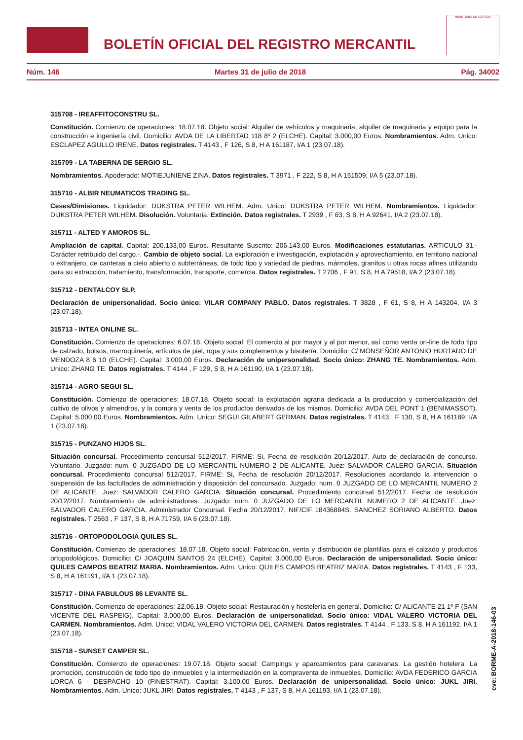BOLETÍN OFICIAL DEL REGISTRO MERCANTIL
MINISTERIO DE JUSTICIA
Núm. 146 Martes 31 de julio de 2018 Pág. 34002
315708 - IREAFFITOCONSTRU SL.
Constitución. Comienzo de operaciones: 18.07.18. Objeto social: Alquiler de vehículos y maquinaria, alquiler de maquinaria y equipo para la construcción e ingeniería civil. Domicilio: AVDA DE LA LIBERTAD 118 8º 2 (ELCHE). Capital: 3.000,00 Euros. Nombramientos. Adm. Unico: ESCLAPEZ AGULLO IRENE. Datos registrales. T 4143 , F 126, S 8, H A 161187, I/A 1 (23.07.18).
315709 - LA TABERNA DE SERGIO SL.
Nombramientos. Apoderado: MOTIEJUNIENE ZINA. Datos registrales. T 3971 , F 222, S 8, H A 151509, I/A 5 (23.07.18).
315710 - ALBIR NEUMATICOS TRADING SL.
Ceses/Dimisiones. Liquidador: DIJKSTRA PETER WILHEM. Adm. Unico: DIJKSTRA PETER WILHEM. Nombramientos. Liquidador: DIJKSTRA PETER WILHEM. Disolución. Voluntaria. Extinción. Datos registrales. T 2939 , F 63, S 8, H A 92641, I/A 2 (23.07.18).
315711 - ALTED Y AMOROS SL.
Ampliación de capital. Capital: 200.133,00 Euros. Resultante Suscrito: 206.143,00 Euros. Modificaciones estatutarias. ARTICULO 31.- Carácter retribuido del cargo.-. Cambio de objeto social. La exploración e investigación, explotación y aprovechamiento, en territorio nacional o extranjero, de canteras a cielo abierto o subterráneas, de todo tipo y variedad de piedras, mármoles, granitos u otras rocas afines utilizando para su extracción, tratamiento, transformación, transporte, comercia. Datos registrales. T 2706 , F 91, S 8, H A 79518, I/A 2 (23.07.18).
315712 - DENTALCOY SLP.
Declaración de unipersonalidad. Socio único: VILAR COMPANY PABLO. Datos registrales. T 3828 , F 61, S 8, H A 143204, I/A 3 (23.07.18).
315713 - INTEA ONLINE SL.
Constitución. Comienzo de operaciones: 6.07.18. Objeto social: El comercio al por mayor y al por menor, así como venta on-line de todo tipo de calzado, bolsos, marroquinería, artículos de piel, ropa y sus complementos y bisutería. Domicilio: C/ MONSEÑOR ANTONIO HURTADO DE MENDOZA 8 6 10 (ELCHE). Capital: 3.000,00 Euros. Declaración de unipersonalidad. Socio único: ZHANG TE. Nombramientos. Adm. Unico: ZHANG TE. Datos registrales. T 4144 , F 129, S 8, H A 161190, I/A 1 (23.07.18).
315714 - AGRO SEGUI SL.
Constitución. Comienzo de operaciones: 18.07.18. Objeto social: la explotación agraria dedicada a la producción y comercialización del cultivo de olivos y almendros, y la compra y venta de los productos derivados de los mismos. Domicilio: AVDA DEL PONT 1 (BENIMASSOT). Capital: 5.000,00 Euros. Nombramientos. Adm. Unico: SEGUI GILABERT GERMAN. Datos registrales. T 4143 , F 130, S 8, H A 161189, I/A 1 (23.07.18).
315715 - PUNZANO HIJOS SL.
Situación concursal. Procedimiento concursal 512/2017. FIRME: Si, Fecha de resolución 20/12/2017. Auto de declaración de concurso. Voluntario. Juzgado: num. 0 JUZGADO DE LO MERCANTIL NUMERO 2 DE ALICANTE. Juez: SALVADOR CALERO GARCIA. Situación concursal. Procedimiento concursal 512/2017. FIRME: Si, Fecha de resolución 20/12/2017. Resoluciones acordando la intervención o suspensión de las factultades de administración y disposición del concursado. Juzgado: num. 0 JUZGADO DE LO MERCANTIL NUMERO 2 DE ALICANTE. Juez: SALVADOR CALERO GARCIA. Situación concursal. Procedimiento concursal 512/2017. Fecha de resolución 20/12/2017. Nombramiento de administradores. Juzgado: num. 0 JUZGADO DE LO MERCANTIL NUMERO 2 DE ALICANTE. Juez: SALVADOR CALERO GARCIA. Administrador Concursal. Fecha 20/12/2017, NIF/CIF 18436884S. SANCHEZ SORIANO ALBERTO. Datos registrales. T 2563 , F 137, S 8, H A 71759, I/A 6 (23.07.18).
315716 - ORTOPODOLOGIA QUILES SL.
Constitución. Comienzo de operaciones: 18.07.18. Objeto social: Fabricación, venta y distribución de plantillas para el calzado y productos ortopodológicos. Domicilio: C/ JOAQUIN SANTOS 24 (ELCHE). Capital: 3.000,00 Euros. Declaración de unipersonalidad. Socio único: QUILES CAMPOS BEATRIZ MARIA. Nombramientos. Adm. Unico: QUILES CAMPOS BEATRIZ MARIA. Datos registrales. T 4143 , F 133, S 8, H A 161191, I/A 1 (23.07.18).
315717 - DINA FABULOUS 86 LEVANTE SL.
Constitución. Comienzo de operaciones: 22.06.18. Objeto social: Restauración y hostelería en general. Domicilio: C/ ALICANTE 21 1º F (SAN VICENTE DEL RASPEIG). Capital: 3.000,00 Euros. Declaración de unipersonalidad. Socio único: VIDAL VALERO VICTORIA DEL CARMEN. Nombramientos. Adm. Unico: VIDAL VALERO VICTORIA DEL CARMEN. Datos registrales. T 4144 , F 133, S 8, H A 161192, I/A 1 (23.07.18).
315718 - SUNSET CAMPER SL.
Constitución. Comienzo de operaciones: 19.07.18. Objeto social: Campings y aparcamientos para caravanas. La gestión hotelera. La promoción, construcción de todo tipo de inmuebles y la intermediación en la compraventa de inmuebles. Domicilio: AVDA FEDERICO GARCIA LORCA 6 - DESPACHO 10 (FINESTRAT). Capital: 3.100,00 Euros. Declaración de unipersonalidad. Socio único: JUKL JIRI. Nombramientos. Adm. Unico: JUKL JIRI. Datos registrales. T 4143 , F 137, S 8, H A 161193, I/A 1 (23.07.18).
cve: BORME-A-2018-146-03